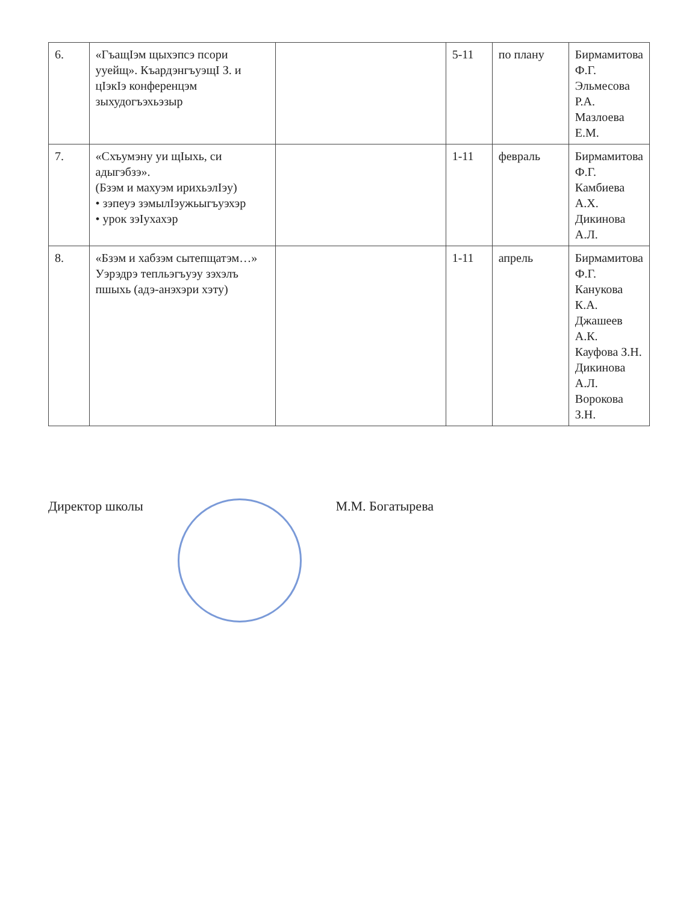| 6. | «ГъащIэм щыхэпсэ псори ууейщ». КъардэнгъуэщI З. и цIэкIэ конференцэм зыхудогъэхьэзыр | | 5-11 | по плану | Бирмамитова Ф.Г. Эльмесова Р.А. Мазлоева Е.М. |
| 7. | «Схъумэну уи щIыхь, си адыгэбзэ». (Бзэм и махуэм ирихьэлIэу) • зэпеуэ зэмылIэужьыгъуэхэр • урок зэIухахэр | | 1-11 | февраль | Бирмамитова Ф.Г. Камбиева А.Х. Дикинова А.Л. |
| 8. | «Бзэм и хабзэм сытепщатэм…» Уэрэдрэ тепльэгъуэу зэхэлъ пшыхь (адэ-анэхэри хэту) | | 1-11 | апрель | Бирмамитова Ф.Г. Канукова К.А. Джашеев А.К. Кауфова З.Н. Дикинова А.Л. Ворокова З.Н. |
Директор школы М.М. Богатырева